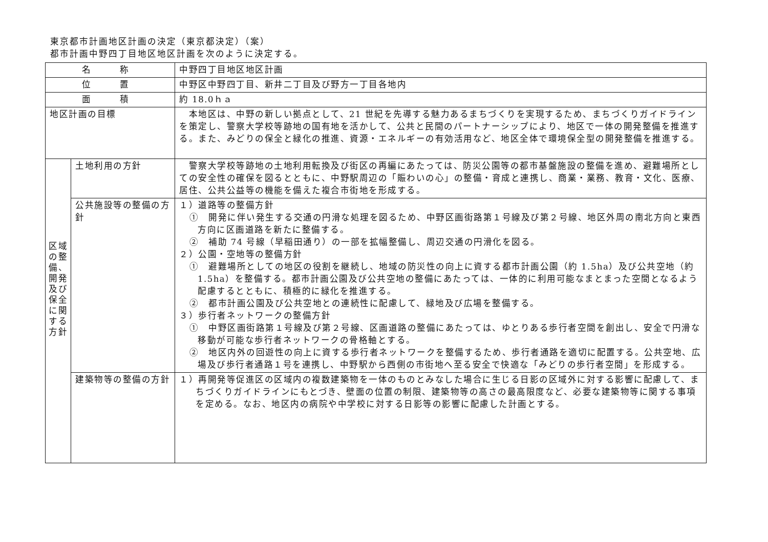東京都市計画地区計画の決定（東京都決定）（案）
都市計画中野四丁目地区地区計画を次のように決定する。
| 名 称 | | 中野四丁目地区地区計画 |
| 位 置 | | 中野区中野四丁目、新井二丁目及び野方一丁目各地内 |
| 面 積 | | 約 18.0ｈａ |
| 地区計画の目標 | | 本地区は、中野の新しい拠点として、21 世紀を先導する魅力あるまちづくりを実現するため、まちづくりガイドラインを策定し、警察大学校等跡地の国有地を活かして、公共と民間のパートナーシップにより、地区で一体の開発整備を推進する。また、みどりの保全と緑化の推進、資源・エネルギーの有効活用など、地区全体で環境保全型の開発整備を推進する。 |
| 区域の整備、開発及び保全に関する方針 | 土地利用の方針 | 警察大学校等跡地の土地利用転換及び街区の再編にあたっては、防災公園等の都市基盤施設の整備を進め、避難場所としての安全性の確保を図るとともに、中野駅周辺の「賑わいの心」の整備・育成と連携し、商業・業務、教育・文化、医療、居住、公共公益等の機能を備えた複合市街地を形成する。 |
| | 公共施設等の整備の方針 | １）道路等の整備方針 ① 開発に伴い発生する交通の円滑な処理を図るため、中野区画街路第１号線及び第２号線、地区外周の南北方向と東西方向に区画道路を新たに整備する。 ② 補助 74 号線（早稲田通り）の一部を拡幅整備し、周辺交通の円滑化を図る。 ２）公園・空地等の整備方針 ① 避難場所としての地区の役割を継続し、地域の防災性の向上に資する都市計画公園（約 1.5ha）及び公共空地（約 1.5ha）を整備する。都市計画公園及び公共空地の整備にあたっては、一体的に利用可能なまとまった空間となるよう配慮するとともに、積極的に緑化を推進する。 ② 都市計画公園及び公共空地との連続性に配慮して、緑地及び広場を整備する。 ３）歩行者ネットワークの整備方針 ① 中野区画街路第１号線及び第２号線、区画道路の整備にあたっては、ゆとりある歩行者空間を創出し、安全で円滑な移動が可能な歩行者ネットワークの骨格軸とする。 ② 地区内外の回遊性の向上に資する歩行者ネットワークを整備するため、歩行者通路を適切に配置する。公共空地、広場及び歩行者通路１号を連携し、中野駅から西側の市街地へ至る安全で快適な「みどりの歩行者空間」を形成する。 |
| | 建築物等の整備の方針 | １）再開発等促進区の区域内の複数建築物を一体のものとみなした場合に生じる日影の区域外に対する影響に配慮して、まちづくりガイドラインにもとづき、壁面の位置の制限、建築物等の高さの最高限度など、必要な建築物等に関する事項を定める。なお、地区内の病院や中学校に対する日影等の影響に配慮した計画とする。 |